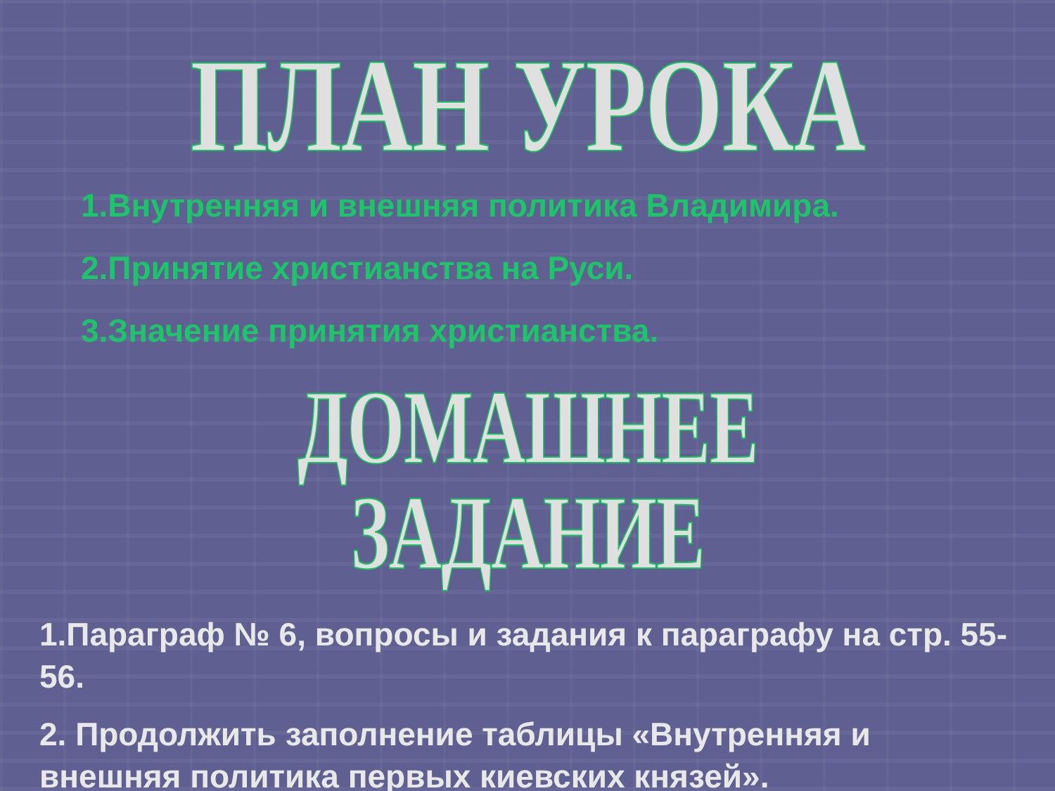ПЛАН УРОКА
1.Внутренняя и внешняя политика Владимира.
2.Принятие христианства на Руси.
3.Значение принятия христианства.
ДОМАШНЕЕ ЗАДАНИЕ
1.Параграф № 6, вопросы и задания к параграфу на стр. 55-56.
2. Продолжить заполнение таблицы «Внутренняя и внешняя политика первых киевских князей».